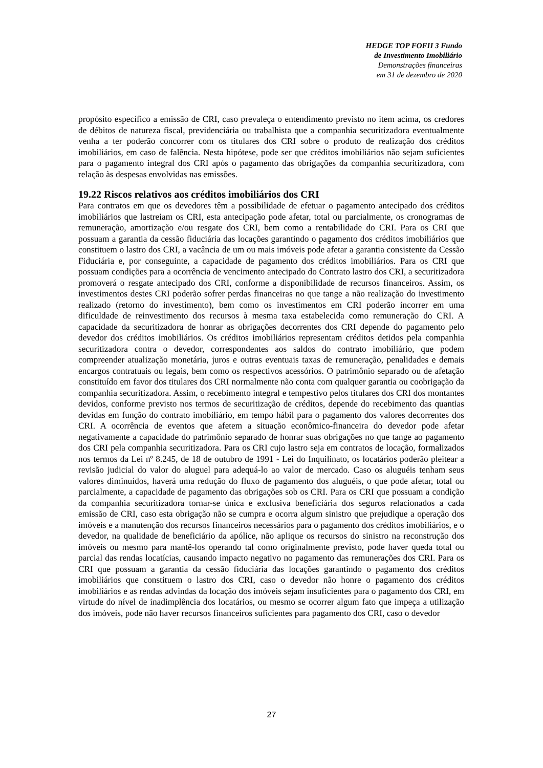HEDGE TOP FOFII 3 Fundo
de Investimento Imobiliário
Demonstrações financeiras
em 31 de dezembro de 2020
propósito específico a emissão de CRI, caso prevaleça o entendimento previsto no item acima, os credores de débitos de natureza fiscal, previdenciária ou trabalhista que a companhia securitizadora eventualmente venha a ter poderão concorrer com os titulares dos CRI sobre o produto de realização dos créditos imobiliários, em caso de falência. Nesta hipótese, pode ser que créditos imobiliários não sejam suficientes para o pagamento integral dos CRI após o pagamento das obrigações da companhia securitizadora, com relação às despesas envolvidas nas emissões.
19.22 Riscos relativos aos créditos imobiliários dos CRI
Para contratos em que os devedores têm a possibilidade de efetuar o pagamento antecipado dos créditos imobiliários que lastreiam os CRI, esta antecipação pode afetar, total ou parcialmente, os cronogramas de remuneração, amortização e/ou resgate dos CRI, bem como a rentabilidade do CRI. Para os CRI que possuam a garantia da cessão fiduciária das locações garantindo o pagamento dos créditos imobiliários que constituem o lastro dos CRI, a vacância de um ou mais imóveis pode afetar a garantia consistente da Cessão Fiduciária e, por conseguinte, a capacidade de pagamento dos créditos imobiliários. Para os CRI que possuam condições para a ocorrência de vencimento antecipado do Contrato lastro dos CRI, a securitizadora promoverá o resgate antecipado dos CRI, conforme a disponibilidade de recursos financeiros. Assim, os investimentos destes CRI poderão sofrer perdas financeiras no que tange a não realização do investimento realizado (retorno do investimento), bem como os investimentos em CRI poderão incorrer em uma dificuldade de reinvestimento dos recursos à mesma taxa estabelecida como remuneração do CRI. A capacidade da securitizadora de honrar as obrigações decorrentes dos CRI depende do pagamento pelo devedor dos créditos imobiliários. Os créditos imobiliários representam créditos detidos pela companhia securitizadora contra o devedor, correspondentes aos saldos do contrato imobiliário, que podem compreender atualização monetária, juros e outras eventuais taxas de remuneração, penalidades e demais encargos contratuais ou legais, bem como os respectivos acessórios. O patrimônio separado ou de afetação constituído em favor dos titulares dos CRI normalmente não conta com qualquer garantia ou coobrigação da companhia securitizadora. Assim, o recebimento integral e tempestivo pelos titulares dos CRI dos montantes devidos, conforme previsto nos termos de securitização de créditos, depende do recebimento das quantias devidas em função do contrato imobiliário, em tempo hábil para o pagamento dos valores decorrentes dos CRI. A ocorrência de eventos que afetem a situação econômico-financeira do devedor pode afetar negativamente a capacidade do patrimônio separado de honrar suas obrigações no que tange ao pagamento dos CRI pela companhia securitizadora. Para os CRI cujo lastro seja em contratos de locação, formalizados nos termos da Lei nº 8.245, de 18 de outubro de 1991 - Lei do Inquilinato, os locatários poderão pleitear a revisão judicial do valor do aluguel para adequá-lo ao valor de mercado. Caso os aluguéis tenham seus valores diminuídos, haverá uma redução do fluxo de pagamento dos aluguéis, o que pode afetar, total ou parcialmente, a capacidade de pagamento das obrigações sob os CRI. Para os CRI que possuam a condição da companhia securitizadora tornar-se única e exclusiva beneficiária dos seguros relacionados a cada emissão de CRI, caso esta obrigação não se cumpra e ocorra algum sinistro que prejudique a operação dos imóveis e a manutenção dos recursos financeiros necessários para o pagamento dos créditos imobiliários, e o devedor, na qualidade de beneficiário da apólice, não aplique os recursos do sinistro na reconstrução dos imóveis ou mesmo para mantê-los operando tal como originalmente previsto, pode haver queda total ou parcial das rendas locatícias, causando impacto negativo no pagamento das remunerações dos CRI. Para os CRI que possuam a garantia da cessão fiduciária das locações garantindo o pagamento dos créditos imobiliários que constituem o lastro dos CRI, caso o devedor não honre o pagamento dos créditos imobiliários e as rendas advindas da locação dos imóveis sejam insuficientes para o pagamento dos CRI, em virtude do nível de inadimplência dos locatários, ou mesmo se ocorrer algum fato que impeça a utilização dos imóveis, pode não haver recursos financeiros suficientes para pagamento dos CRI, caso o devedor
27